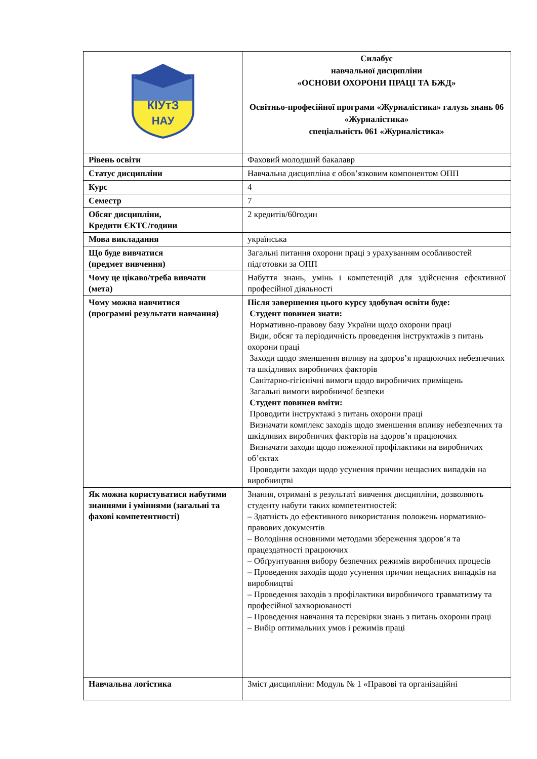| КІУтЗ НАУ | Силабус навчальної дисципліни «ОСНОВИ ОХОРОНИ ПРАЦІ ТА БЖД» Освітньо-професійної програми «Журналістика» галузь знань 06 «Журналістика» спеціальність 061 «Журналістика» |
| Рівень освіти | Фаховий молодший бакалавр |
| Статус дисципліни | Навчальна дисципліна є обов’язковим компонентом ОПП |
| Курс | 4 |
| Семестр | 7 |
| Обсяг дисципліни, Кредити ЄКТС/години | 2 кредитів/60годин |
| Мова викладання | українська |
| Що буде вивчатися (предмет вивчення) | Загальні питання охорони праці з урахуванням особливостей підготовки за ОПП |
| Чому це цікаво/треба вивчати (мета) | Набуття знань, умінь і компетенцій для здійснення ефективної професійної діяльності |
| Чому можна навчитися (програмні результати навчання) | Після завершення цього курсу здобувач освіти буде: Студент повинен знати: Нормативно-правову базу України щодо охорони праці Види, обсяг та періодичність проведення інструктажів з питань охорони праці Заходи щодо зменшення впливу на здоров’я працюючих небезпечних та шкідливих виробничих факторів Санітарно-гігієнічні вимоги щодо виробничих приміщень Загальні вимоги виробничої безпеки Студент повинен вміти: Проводити інструктажі з питань охорони праці Визначати комплекс заходів щодо зменшення впливу небезпечних та шкідливих виробничих факторів на здоров’я працюючих Визначати заходи щодо пожежної профілактики на виробничих об’єктах Проводити заходи щодо усунення причин нещасних випадків на виробництві |
| Як можна користуватися набутими знаннями і уміннями (загальні та фахові компетентності) | Знання, отримані в результаті вивчення дисципліни, дозволяють студенту набути таких компетентностей: – Здатність до ефективного використання положень нормативно-правових документів – Володіння основними методами збереження здоров’я та працездатності працюючих – Обґрунтування вибору безпечних режимів виробничих процесів – Проведення заходів щодо усунення причин нещасних випадків на виробництві – Проведення заходів з профілактики виробничого травматизму та професійної захворюваності – Проведення навчання та перевірки знань з питань охорони праці – Вибір оптимальних умов і режимів праці |
| Навчальна логістика | Зміст дисципліни: Модуль № 1 «Правові та організаційні |